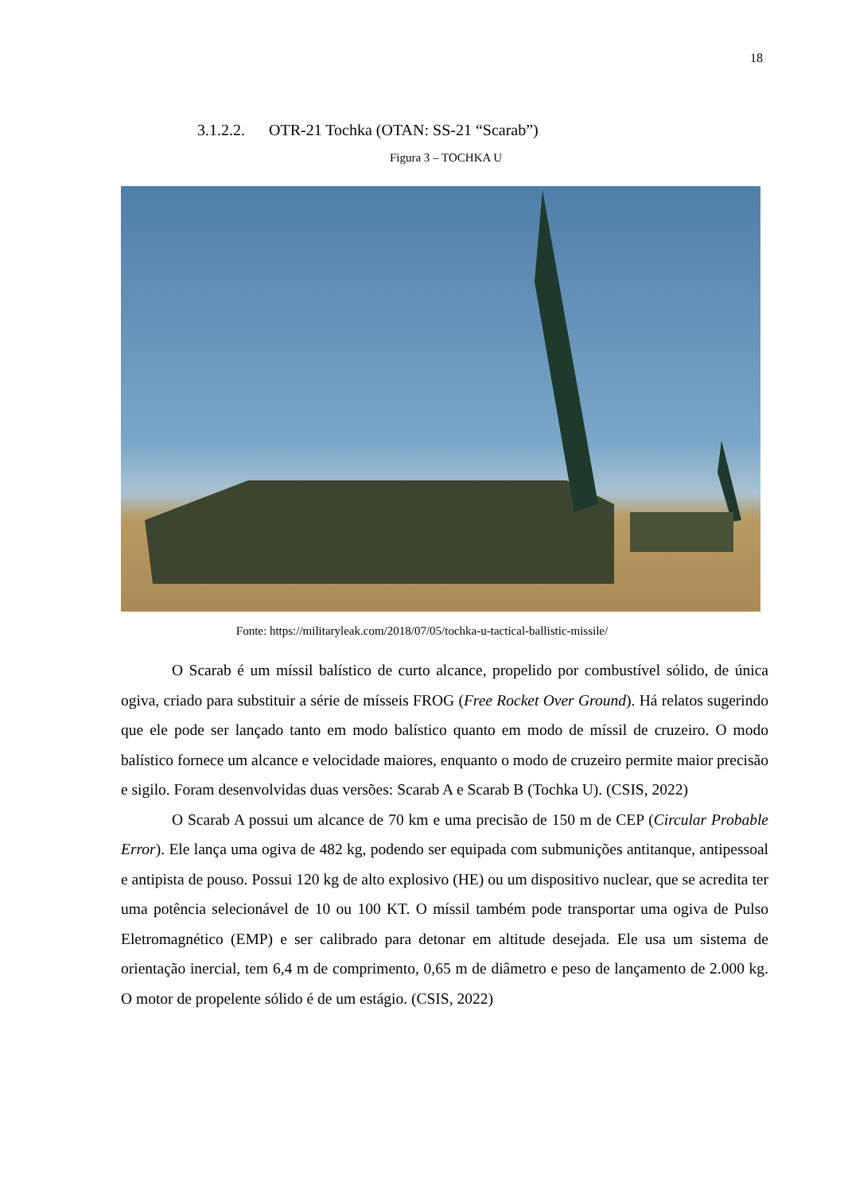18
3.1.2.2. OTR-21 Tochka (OTAN: SS-21 “Scarab”)
Figura 3 – TOCHKA U
Fonte: https://militaryleak.com/2018/07/05/tochka-u-tactical-ballistic-missile/
O Scarab é um míssil balístico de curto alcance, propelido por combustível sólido, de única ogiva, criado para substituir a série de mísseis FROG (Free Rocket Over Ground). Há relatos sugerindo que ele pode ser lançado tanto em modo balístico quanto em modo de míssil de cruzeiro. O modo balístico fornece um alcance e velocidade maiores, enquanto o modo de cruzeiro permite maior precisão e sigilo. Foram desenvolvidas duas versões: Scarab A e Scarab B (Tochka U). (CSIS, 2022)
O Scarab A possui um alcance de 70 km e uma precisão de 150 m de CEP (Circular Probable Error). Ele lança uma ogiva de 482 kg, podendo ser equipada com submunições antitanque, antipessoal e antipista de pouso. Possui 120 kg de alto explosivo (HE) ou um dispositivo nuclear, que se acredita ter uma potência selecionável de 10 ou 100 KT. O míssil também pode transportar uma ogiva de Pulso Eletromagnético (EMP) e ser calibrado para detonar em altitude desejada. Ele usa um sistema de orientação inercial, tem 6,4 m de comprimento, 0,65 m de diâmetro e peso de lançamento de 2.000 kg. O motor de propelente sólido é de um estágio. (CSIS, 2022)